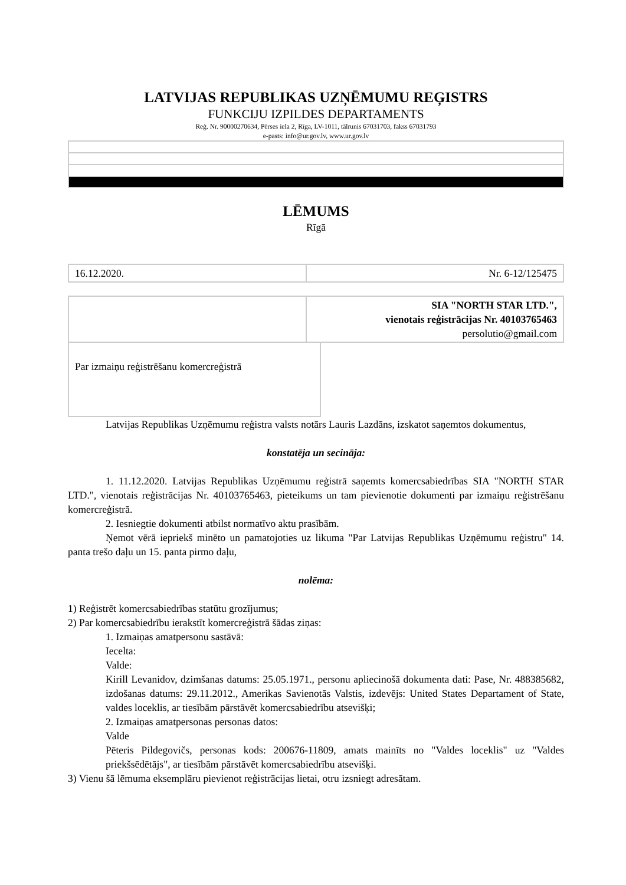LATVIJAS REPUBLIKAS UZŅĒMUMU REĢISTRS
FUNKCIJU IZPILDES DEPARTAMENTS
Reģ. Nr. 90000270634, Pērses iela 2, Rīga, LV-1011, tālrunis 67031703, fakss 67031793
e-pasts: info@ur.gov.lv, www.ur.gov.lv
LĒMUMS
Rīgā
| 16.12.2020. | Nr. 6-12/125475 |
| | SIA "NORTH STAR LTD.", vienotais reģistrācijas Nr. 40103765463 persolutio@gmail.com |
| Par izmaiņu reģistrēšanu komercreģistrā |
Latvijas Republikas Uzņēmumu reģistra valsts notārs Lauris Lazdāns, izskatot saņemtos dokumentus,
konstatēja un secināja:
1. 11.12.2020. Latvijas Republikas Uzņēmumu reģistrā saņemts komercsabiedrības SIA "NORTH STAR LTD.", vienotais reģistrācijas Nr. 40103765463, pieteikums un tam pievienotie dokumenti par izmaiņu reģistrēšanu komercreģistrā.
2. Iesniegtie dokumenti atbilst normatīvo aktu prasībām.
Ņemot vērā iepriekš minēto un pamatojoties uz likuma "Par Latvijas Republikas Uzņēmumu reģistru" 14. panta trešo daļu un 15. panta pirmo daļu,
nolēma:
1) Reģistrēt komercsabiedrības statūtu grozījumus;
2) Par komercsabiedrību ierakstīt komercreģistrā šādas ziņas:
1. Izmaiņas amatpersonu sastāvā:
Iecelta:
Valde:
Kirill Levanidov, dzimšanas datums: 25.05.1971., personu apliecinošā dokumenta dati: Pase, Nr. 488385682, izdošanas datums: 29.11.2012., Amerikas Savienotās Valstis, izdevējs: United States Departament of State, valdes loceklis, ar tiesībām pārstāvēt komercsabiedrību atsevišķi;
2. Izmaiņas amatpersonas personas datos:
Valde
Pēteris Pildegovičs, personas kods: 200676-11809, amats mainīts no "Valdes loceklis" uz "Valdes priekšsēdētājs", ar tiesībām pārstāvēt komercsabiedrību atsevišķi.
3) Vienu šā lēmuma eksemplāru pievienot reģistrācijas lietai, otru izsniegt adresātam.